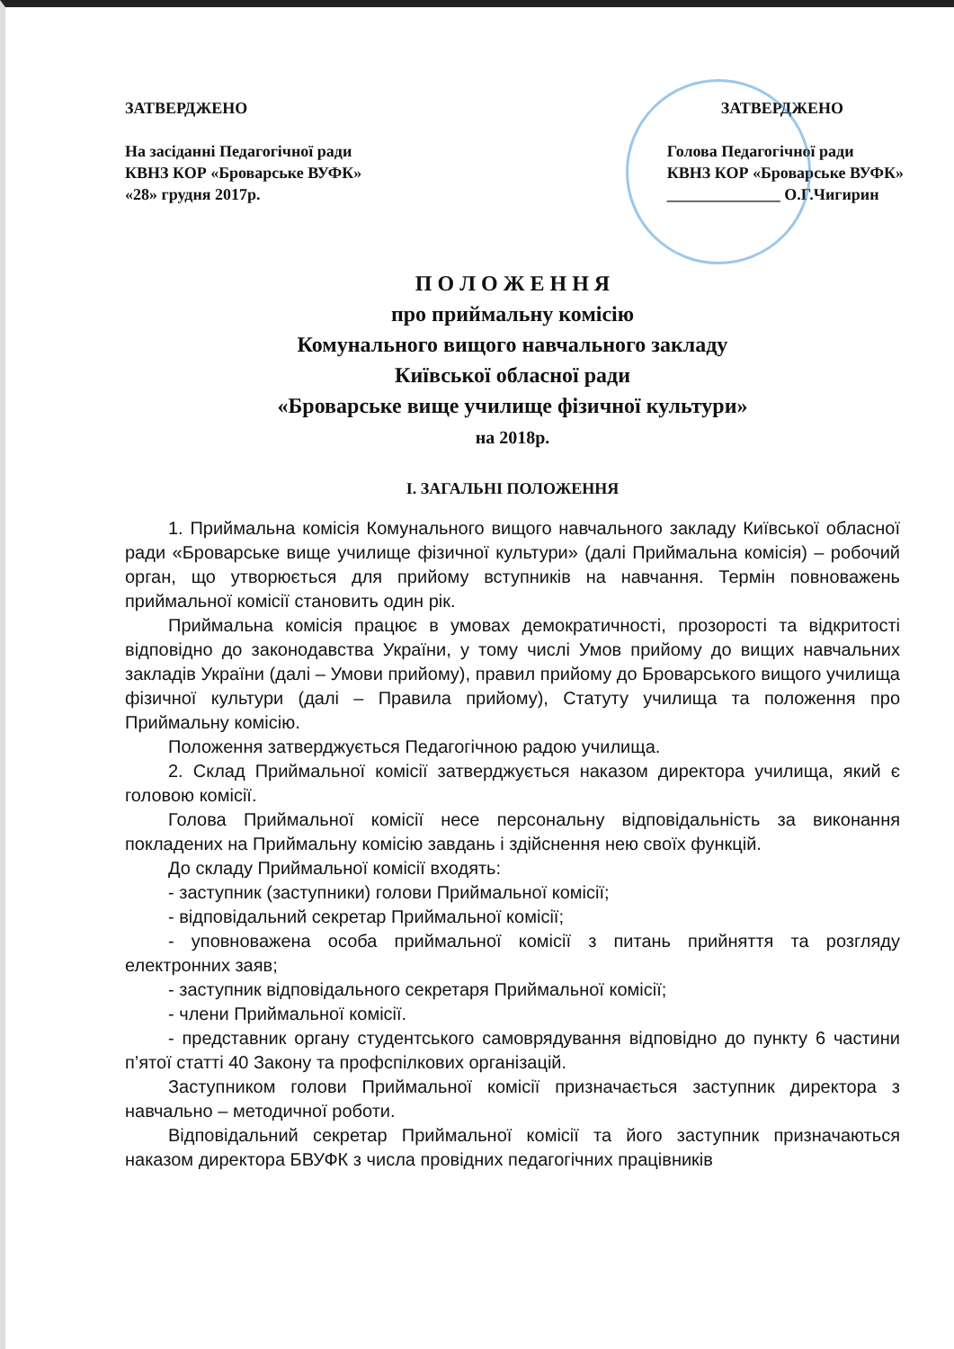ЗАТВЕРДЖЕНО
На засіданні Педагогічної ради
КВНЗ КОР «Броварське ВУФК»
«28» грудня 2017р.
ЗАТВЕРДЖЕНО
Голова Педагогічної ради
КВНЗ КОР «Броварське ВУФК»
______________ О.Г.Чигирин
П О Л О Ж Е Н Н Я
про приймальну комісію
Комунального вищого навчального закладу
Київської обласної ради
«Броварське вище училище фізичної культури»
на 2018р.
І. ЗАГАЛЬНІ ПОЛОЖЕННЯ
1. Приймальна комісія Комунального вищого навчального закладу Київської обласної ради «Броварське вище училище фізичної культури» (далі Приймальна комісія) – робочий орган, що утворюється для прийому вступників на навчання. Термін повноважень приймальної комісії становить один рік.
Приймальна комісія працює в умовах демократичності, прозорості та відкритості відповідно до законодавства України, у тому числі Умов прийому до вищих навчальних закладів України (далі – Умови прийому), правил прийому до Броварського вищого училища фізичної культури (далі – Правила прийому), Статуту училища та положення про Приймальну комісію.
Положення затверджується Педагогічною радою училища.
2. Склад Приймальної комісії затверджується наказом директора училища, який є головою комісії.
Голова Приймальної комісії несе персональну відповідальність за виконання покладених на Приймальну комісію завдань і здійснення нею своїх функцій.
До складу Приймальної комісії входять:
- заступник (заступники) голови Приймальної комісії;
- відповідальний секретар Приймальної комісії;
- уповноважена особа приймальної комісії з питань прийняття та розгляду електронних заяв;
- заступник відповідального секретаря Приймальної комісії;
- члени Приймальної комісії.
- представник органу студентського самоврядування відповідно до пункту 6 частини п’ятої статті 40 Закону та профспілкових організацій.
Заступником голови Приймальної комісії призначається заступник директора з навчально – методичної роботи.
Відповідальний секретар Приймальної комісії та його заступник призначаються наказом директора БВУФК з числа провідних педагогічних працівників